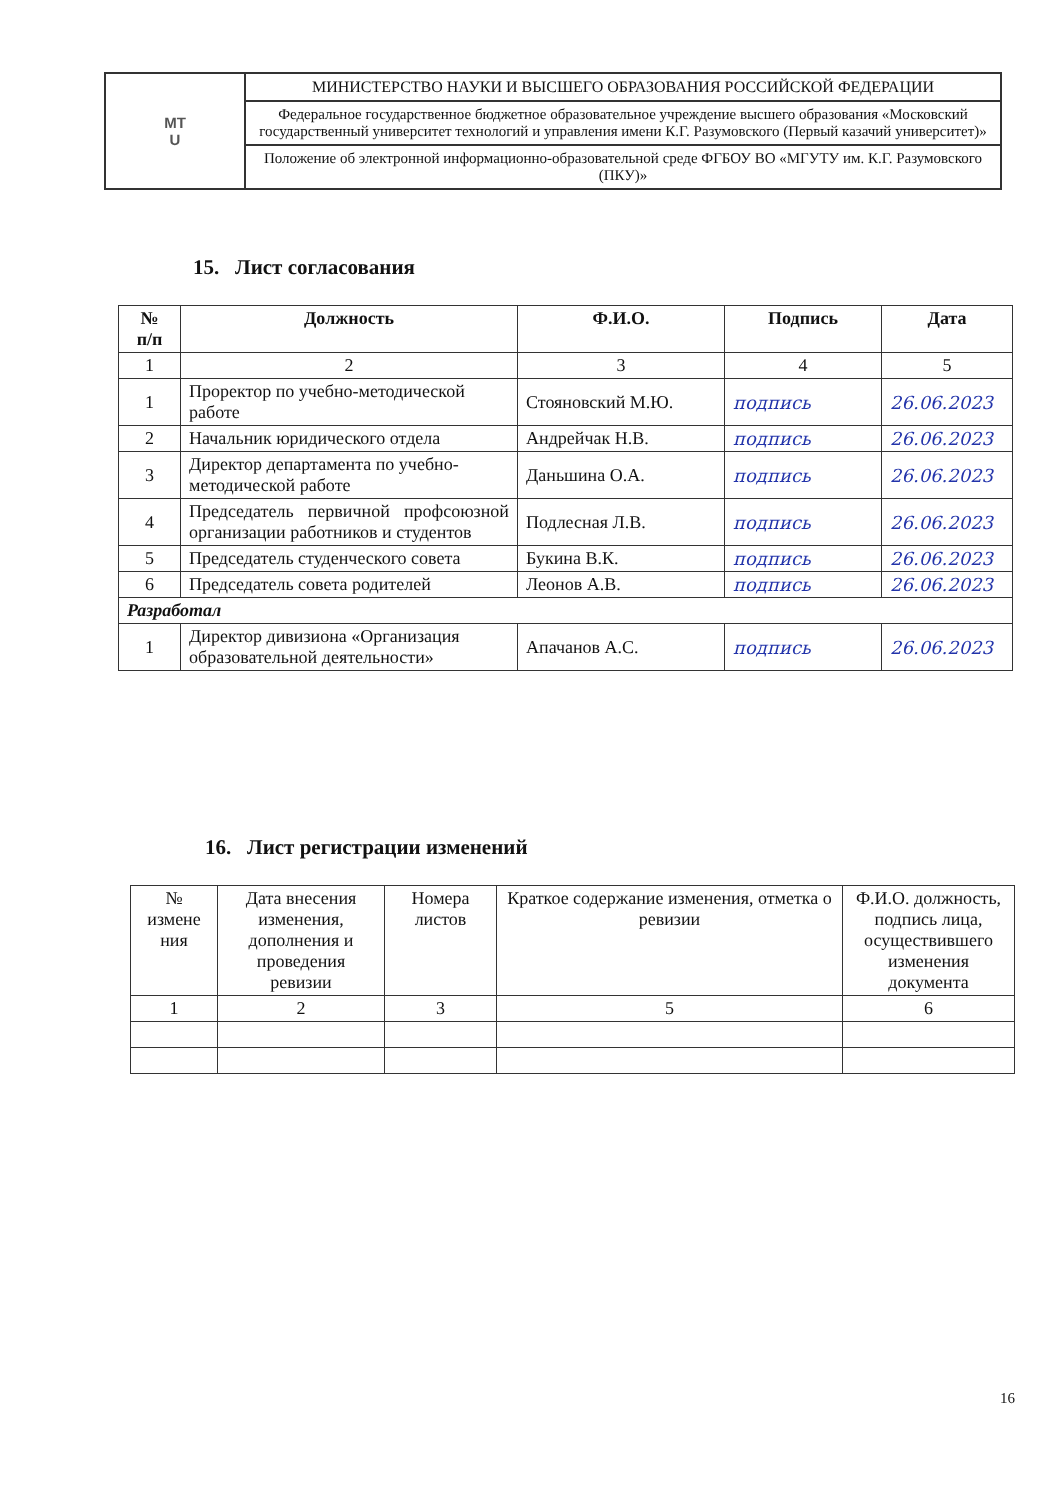| МТ U | МИНИСТЕРСТВО НАУКИ И ВЫСШЕГО ОБРАЗОВАНИЯ РОССИЙСКОЙ ФЕДЕРАЦИИ |
| | Федеральное государственное бюджетное образовательное учреждение высшего образования «Московский государственный университет технологий и управления имени К.Г. Разумовского (Первый казачий университет)» |
| | Положение об электронной информационно-образовательной среде ФГБОУ ВО «МГУТУ им. К.Г. Разумовского (ПКУ)» |
15. Лист согласования
| № п/п | Должность | Ф.И.О. | Подпись | Дата |
| --- | --- | --- | --- | --- |
| 1 | 2 | 3 | 4 | 5 |
| 1 | Проректор по учебно-методической работе | Стояновский М.Ю. | подпись | 26.06.2023 |
| 2 | Начальник юридического отдела | Андрейчак Н.В. | подпись | 26.06.2023 |
| 3 | Директор департамента по учебно-методической работе | Даньшина О.А. | подпись | 26.06.2023 |
| 4 | Председатель первичной профсоюзной организации работников и студентов | Подлесная Л.В. | подпись | 26.06.2023 |
| 5 | Председатель студенческого совета | Букина В.К. | подпись | 26.06.2023 |
| 6 | Председатель совета родителей | Леонов А.В. | подпись | 26.06.2023 |
| Разработал | | | | |
| 1 | Директор дивизиона «Организация образовательной деятельности» | Апачанов А.С. | подпись | 26.06.2023 |
16. Лист регистрации изменений
| № измене ния | Дата внесения изменения, дополнения и проведения ревизии | Номера листов | Краткое содержание изменения, отметка о ревизии | Ф.И.О. должность, подпись лица, осуществившего изменения документа |
| 1 | 2 | 3 | 5 | 6 |
16